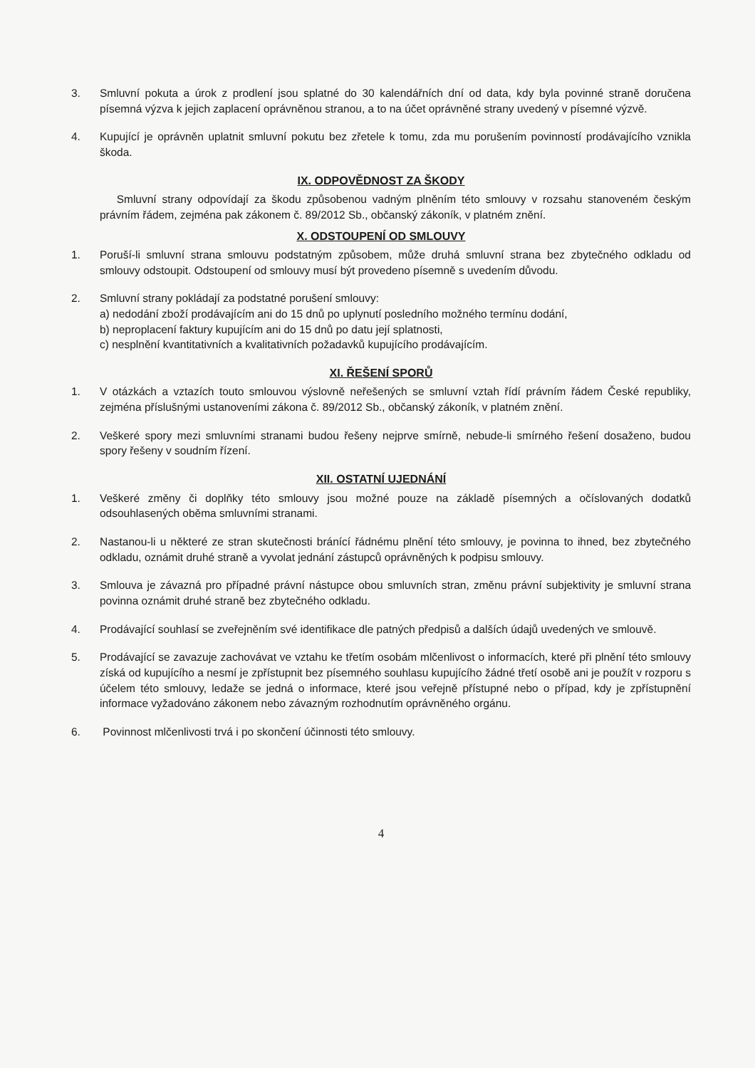3. Smluvní pokuta a úrok z prodlení jsou splatné do 30 kalendářních dní od data, kdy byla povinné straně doručena písemná výzva k jejich zaplacení oprávněnou stranou, a to na účet oprávněné strany uvedený v písemné výzvě.
4. Kupující je oprávněn uplatnit smluvní pokutu bez zřetele k tomu, zda mu porušením povinností prodávajícího vznikla škoda.
IX. ODPOVĚDNOST ZA ŠKODY
Smluvní strany odpovídají za škodu způsobenou vadným plněním této smlouvy v rozsahu stanoveném českým právním řádem, zejména pak zákonem č. 89/2012 Sb., občanský zákoník, v platném znění.
X. ODSTOUPENÍ OD SMLOUVY
1. Poruší-li smluvní strana smlouvu podstatným způsobem, může druhá smluvní strana bez zbytečného odkladu od smlouvy odstoupit. Odstoupení od smlouvy musí být provedeno písemně s uvedením důvodu.
2. Smluvní strany pokládají za podstatné porušení smlouvy:
a) nedodání zboží prodávajícím ani do 15 dnů po uplynutí posledního možného termínu dodání,
b) neproplacení faktury kupujícím ani do 15 dnů po datu její splatnosti,
c) nesplnění kvantitativních a kvalitativních požadavků kupujícího prodávajícím.
XI. ŘEŠENÍ SPORŮ
1. V otázkách a vztazích touto smlouvou výslovně neřešených se smluvní vztah řídí právním řádem České republiky, zejména příslušnými ustanoveními zákona č. 89/2012 Sb., občanský zákoník, v platném znění.
2. Veškeré spory mezi smluvními stranami budou řešeny nejprve smírně, nebude-li smírného řešení dosaženo, budou spory řešeny v soudním řízení.
XII. OSTATNÍ UJEDNÁNÍ
1. Veškeré změny či doplňky této smlouvy jsou možné pouze na základě písemných a očíslovaných dodatků odsouhlasených oběma smluvními stranami.
2. Nastanou-li u některé ze stran skutečnosti bránící řádnému plnění této smlouvy, je povinna to ihned, bez zbytečného odkladu, oznámit druhé straně a vyvolat jednání zástupců oprávněných k podpisu smlouvy.
3. Smlouva je závazná pro případné právní nástupce obou smluvních stran, změnu právní subjektivity je smluvní strana povinna oznámit druhé straně bez zbytečného odkladu.
4. Prodávající souhlasí se zveřejněním své identifikace dle patných předpisů a dalších údajů uvedených ve smlouvě.
5. Prodávající se zavazuje zachovávat ve vztahu ke třetím osobám mlčenlivost o informacích, které při plnění této smlouvy získá od kupujícího a nesmí je zpřístupnit bez písemného souhlasu kupujícího žádné třetí osobě ani je použít v rozporu s účelem této smlouvy, ledaže se jedná o informace, které jsou veřejně přístupné nebo o případ, kdy je zpřístupnění informace vyžadováno zákonem nebo závazným rozhodnutím oprávněného orgánu.
6. Povinnost mlčenlivosti trvá i po skončení účinnosti této smlouvy.
4